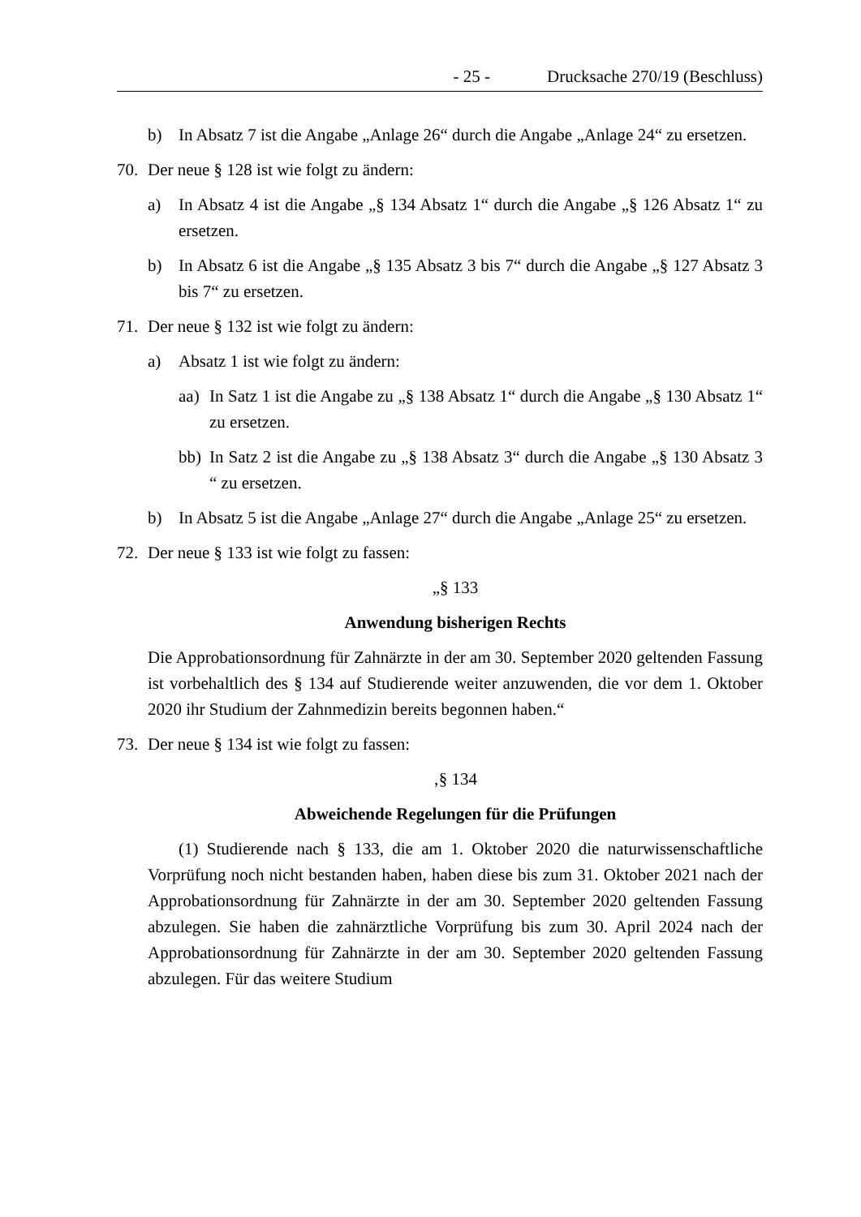- 25 - Drucksache 270/19 (Beschluss)
b) In Absatz 7 ist die Angabe „Anlage 26“ durch die Angabe „Anlage 24“ zu ersetzen.
70. Der neue § 128 ist wie folgt zu ändern:
a) In Absatz 4 ist die Angabe „§ 134 Absatz 1“ durch die Angabe „§ 126 Absatz 1“ zu ersetzen.
b) In Absatz 6 ist die Angabe „§ 135 Absatz 3 bis 7“ durch die Angabe „§ 127 Absatz 3 bis 7“ zu ersetzen.
71. Der neue § 132 ist wie folgt zu ändern:
a) Absatz 1 ist wie folgt zu ändern:
aa) In Satz 1 ist die Angabe zu „§ 138 Absatz 1“ durch die Angabe „§ 130 Absatz 1“ zu ersetzen.
bb) In Satz 2 ist die Angabe zu „§ 138 Absatz 3“ durch die Angabe „§ 130 Absatz 3 “ zu ersetzen.
b) In Absatz 5 ist die Angabe „Anlage 27“ durch die Angabe „Anlage 25“ zu ersetzen.
72. Der neue § 133 ist wie folgt zu fassen:
„§ 133
Anwendung bisherigen Rechts
Die Approbationsordnung für Zahnärzte in der am 30. September 2020 geltenden Fassung ist vorbehaltlich des § 134 auf Studierende weiter anzuwenden, die vor dem 1. Oktober 2020 ihr Studium der Zahnmedizin bereits begonnen haben.“
73. Der neue § 134 ist wie folgt zu fassen:
‚§ 134
Abweichende Regelungen für die Prüfungen
(1) Studierende nach § 133, die am 1. Oktober 2020 die naturwissenschaftliche Vorprüfung noch nicht bestanden haben, haben diese bis zum 31. Oktober 2021 nach der Approbationsordnung für Zahnärzte in der am 30. September 2020 geltenden Fassung abzulegen. Sie haben die zahnärztliche Vorprüfung bis zum 30. April 2024 nach der Approbationsordnung für Zahnärzte in der am 30. September 2020 geltenden Fassung abzulegen. Für das weitere Studium